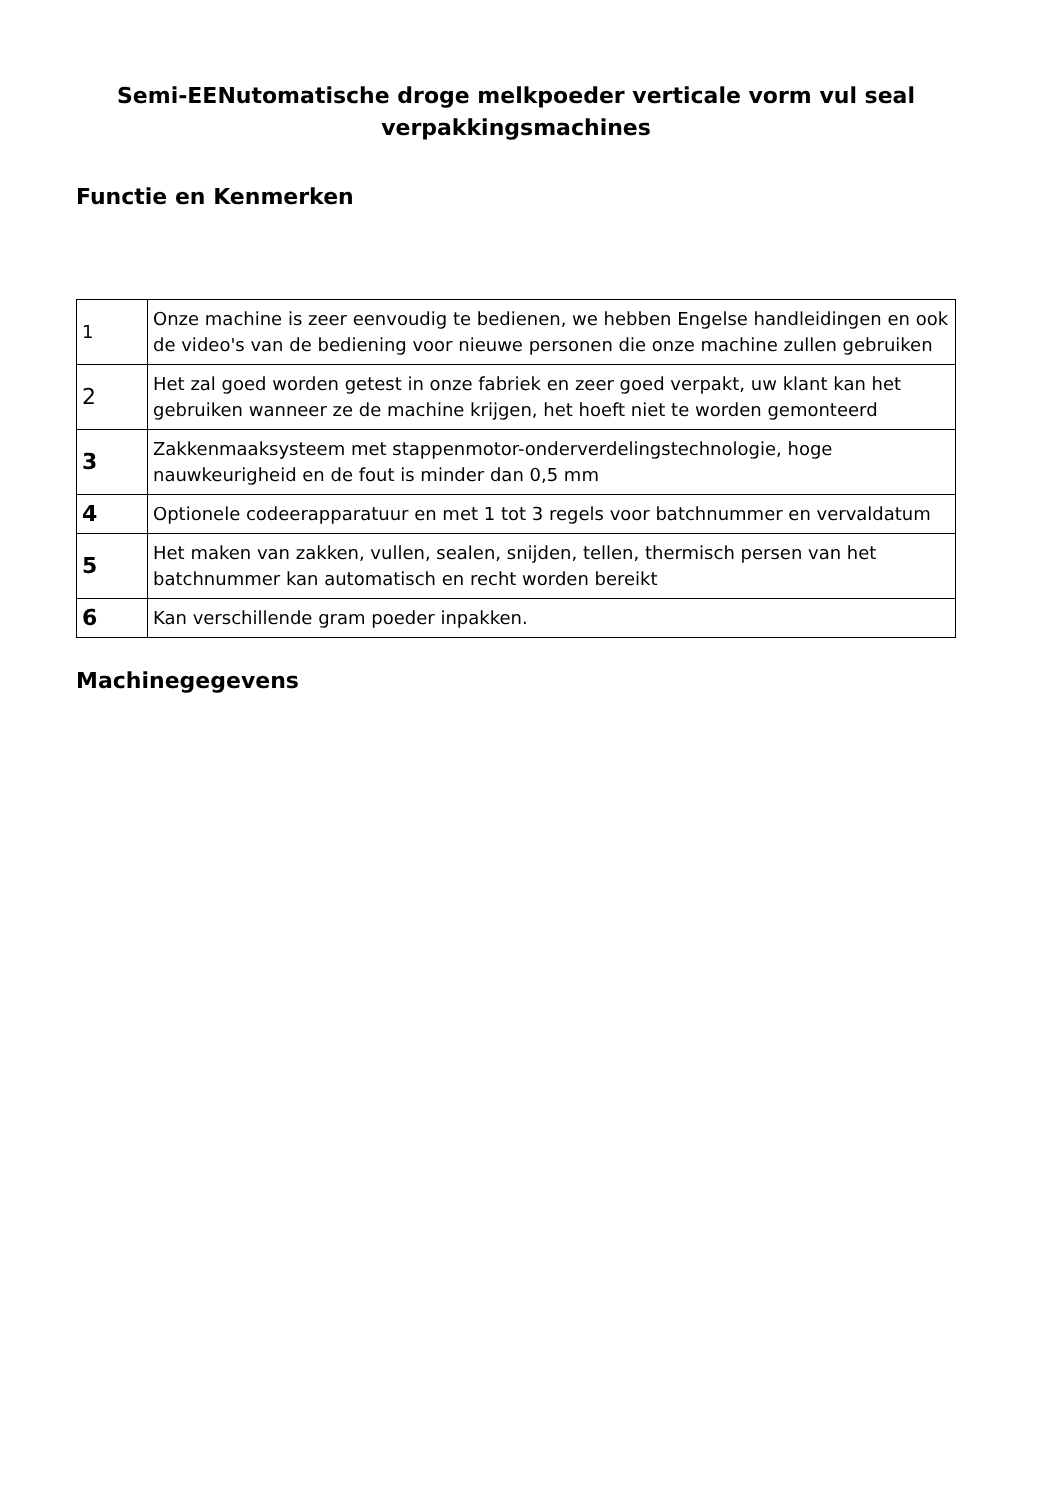Semi-EENutomatische droge melkpoeder verticale vorm vul seal verpakkingsmachines
Functie en Kenmerken
| 1 | Onze machine is zeer eenvoudig te bedienen, we hebben Engelse handleidingen en ook de video's van de bediening voor nieuwe personen die onze machine zullen gebruiken |
| 2 | Het zal goed worden getest in onze fabriek en zeer goed verpakt, uw klant kan het gebruiken wanneer ze de machine krijgen, het hoeft niet te worden gemonteerd |
| 3 | Zakkenmaaksysteem met stappenmotor-onderverdelingstechnologie, hoge nauwkeurigheid en de fout is minder dan 0,5 mm |
| 4 | Optionele codeerapparatuur en met 1 tot 3 regels voor batchnummer en vervaldatum |
| 5 | Het maken van zakken, vullen, sealen, snijden, tellen, thermisch persen van het batchnummer kan automatisch en recht worden bereikt |
| 6 | Kan verschillende gram poeder inpakken. |
Machinegegevens